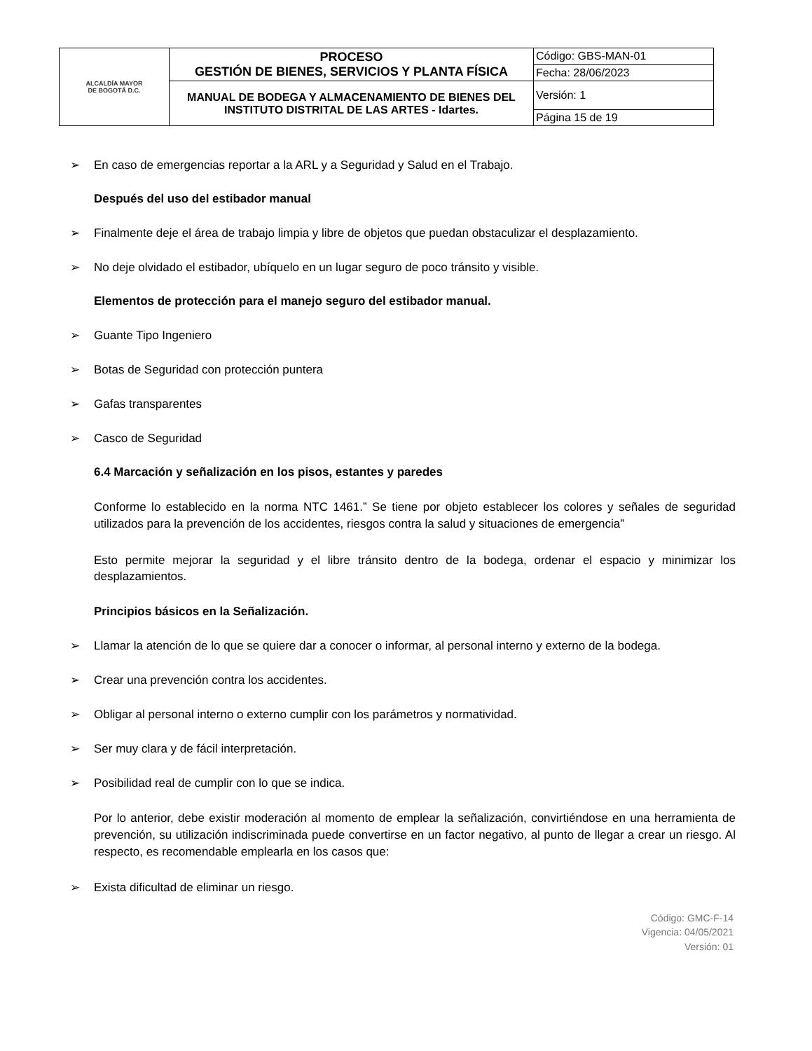| ALCALDÍA MAYOR DE BOGOTÁ D.C. | PROCESO GESTIÓN DE BIENES, SERVICIOS Y PLANTA FÍSICA | Código: GBS-MAN-01 |
| | | Fecha: 28/06/2023 |
| | MANUAL DE BODEGA Y ALMACENAMIENTO DE BIENES DEL INSTITUTO DISTRITAL DE LAS ARTES - Idartes. | Versión: 1 |
| | | Página 15 de 19 |
➢ En caso de emergencias reportar a la ARL y a Seguridad y Salud en el Trabajo.
Después del uso del estibador manual
➢ Finalmente deje el área de trabajo limpia y libre de objetos que puedan obstaculizar el desplazamiento.
➢ No deje olvidado el estibador, ubíquelo en un lugar seguro de poco tránsito y visible.
Elementos de protección para el manejo seguro del estibador manual.
➢ Guante Tipo Ingeniero
➢ Botas de Seguridad con protección puntera
➢ Gafas transparentes
➢ Casco de Seguridad
6.4 Marcación y señalización en los pisos, estantes y paredes
Conforme lo establecido en la norma NTC 1461.” Se tiene por objeto establecer los colores y señales de seguridad utilizados para la prevención de los accidentes, riesgos contra la salud y situaciones de emergencia”
Esto permite mejorar la seguridad y el libre tránsito dentro de la bodega, ordenar el espacio y minimizar los desplazamientos.
Principios básicos en la Señalización.
➢ Llamar la atención de lo que se quiere dar a conocer o informar, al personal interno y externo de la bodega.
➢ Crear una prevención contra los accidentes.
➢ Obligar al personal interno o externo cumplir con los parámetros y normatividad.
➢ Ser muy clara y de fácil interpretación.
➢ Posibilidad real de cumplir con lo que se indica.
Por lo anterior, debe existir moderación al momento de emplear la señalización, convirtiéndose en una herramienta de prevención, su utilización indiscriminada puede convertirse en un factor negativo, al punto de llegar a crear un riesgo. Al respecto, es recomendable emplearla en los casos que:
➢ Exista dificultad de eliminar un riesgo.
Código: GMC-F-14
Vigencia: 04/05/2021
Versión: 01